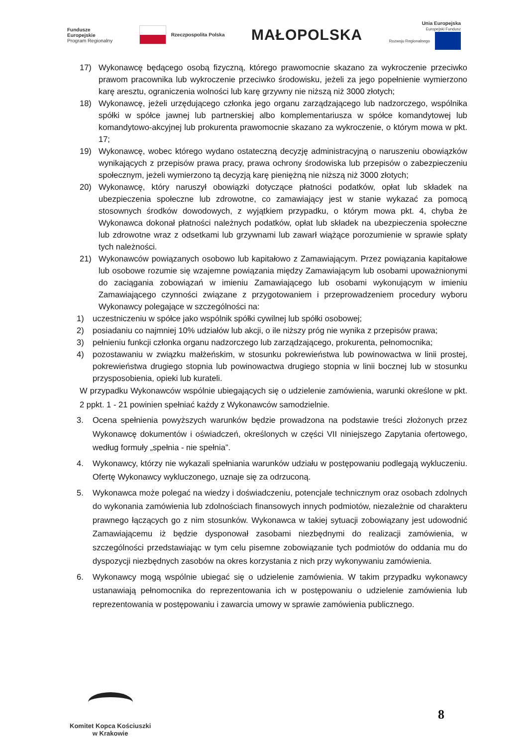Fundusze
Europejskie
Program Regionalny
Rzeczpospolita Polska
MAŁOPOLSKA
Unia Europejska
Europejski Fundusz
Rozwoju Regionalnego
17) Wykonawcę będącego osobą fizyczną, którego prawomocnie skazano za wykroczenie przeciwko prawom pracownika lub wykroczenie przeciwko środowisku, jeżeli za jego popełnienie wymierzono karę aresztu, ograniczenia wolności lub karę grzywny nie niższą niż 3000 złotych;
18) Wykonawcę, jeżeli urzędującego członka jego organu zarządzającego lub nadzorczego, wspólnika spółki w spółce jawnej lub partnerskiej albo komplementariusza w spółce komandytowej lub komandytowo-akcyjnej lub prokurenta prawomocnie skazano za wykroczenie, o którym mowa w pkt. 17;
19) Wykonawcę, wobec którego wydano ostateczną decyzję administracyjną o naruszeniu obowiązków wynikających z przepisów prawa pracy, prawa ochrony środowiska lub przepisów o zabezpieczeniu społecznym, jeżeli wymierzono tą decyzją karę pieniężną nie niższą niż 3000 złotych;
20) Wykonawcę, który naruszył obowiązki dotyczące płatności podatków, opłat lub składek na ubezpieczenia społeczne lub zdrowotne, co zamawiający jest w stanie wykazać za pomocą stosownych środków dowodowych, z wyjątkiem przypadku, o którym mowa pkt. 4, chyba że Wykonawca dokonał płatności należnych podatków, opłat lub składek na ubezpieczenia społeczne lub zdrowotne wraz z odsetkami lub grzywnami lub zawarł wiążące porozumienie w sprawie spłaty tych należności.
21) Wykonawców powiązanych osobowo lub kapitałowo z Zamawiającym. Przez powiązania kapitałowe lub osobowe rozumie się wzajemne powiązania między Zamawiającym lub osobami upoważnionymi do zaciągania zobowiązań w imieniu Zamawiającego lub osobami wykonującym w imieniu Zamawiającego czynności związane z przygotowaniem i przeprowadzeniem procedury wyboru Wykonawcy polegające w szczególności na:
1) uczestniczeniu w spółce jako wspólnik spółki cywilnej lub spółki osobowej;
2) posiadaniu co najmniej 10% udziałów lub akcji, o ile niższy próg nie wynika z przepisów prawa;
3) pełnieniu funkcji członka organu nadzorczego lub zarządzającego, prokurenta, pełnomocnika;
4) pozostawaniu w związku małżeńskim, w stosunku pokrewieństwa lub powinowactwa w linii prostej, pokrewieństwa drugiego stopnia lub powinowactwa drugiego stopnia w linii bocznej lub w stosunku przysposobienia, opieki lub kurateli.
W przypadku Wykonawców wspólnie ubiegających się o udzielenie zamówienia, warunki określone w pkt. 2 ppkt. 1 - 21 powinien spełniać każdy z Wykonawców samodzielnie.
3. Ocena spełnienia powyższych warunków będzie prowadzona na podstawie treści złożonych przez Wykonawcę dokumentów i oświadczeń, określonych w części VII niniejszego Zapytania ofertowego, według formuły „spełnia - nie spełnia”.
4. Wykonawcy, którzy nie wykazali spełniania warunków udziału w postępowaniu podlegają wykluczeniu. Ofertę Wykonawcy wykluczonego, uznaje się za odrzuconą.
5. Wykonawca może polegać na wiedzy i doświadczeniu, potencjale technicznym oraz osobach zdolnych do wykonania zamówienia lub zdolnościach finansowych innych podmiotów, niezależnie od charakteru prawnego łączących go z nim stosunków. Wykonawca w takiej sytuacji zobowiązany jest udowodnić Zamawiającemu iż będzie dysponował zasobami niezbędnymi do realizacji zamówienia, w szczególności przedstawiając w tym celu pisemne zobowiązanie tych podmiotów do oddania mu do dyspozycji niezbędnych zasobów na okres korzystania z nich przy wykonywaniu zamówienia.
6. Wykonawcy mogą wspólnie ubiegać się o udzielenie zamówienia. W takim przypadku wykonawcy ustanawiają pełnomocnika do reprezentowania ich w postępowaniu o udzielenie zamówienia lub reprezentowania w postępowaniu i zawarcia umowy w sprawie zamówienia publicznego.
Komitet Kopca Kościuszki
w Krakowie
8